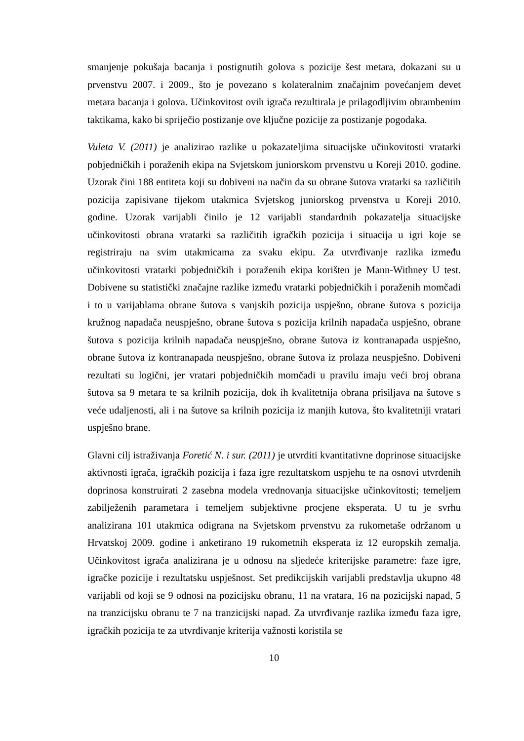smanjenje pokušaja bacanja i postignutih golova s pozicije šest metara, dokazani su u prvenstvu 2007. i 2009., što je povezano s kolateralnim značajnim povećanjem devet metara bacanja i golova. Učinkovitost ovih igrača rezultirala je prilagodljivim obrambenim taktikama, kako bi spriječio postizanje ove ključne pozicije za postizanje pogodaka.
Vuleta V. (2011) je analizirao razlike u pokazateljima situacijske učinkovitosti vratarki pobjedničkih i poraženih ekipa na Svjetskom juniorskom prvenstvu u Koreji 2010. godine. Uzorak čini 188 entiteta koji su dobiveni na način da su obrane šutova vratarki sa različitih pozicija zapisivane tijekom utakmica Svjetskog juniorskog prvenstva u Koreji 2010. godine. Uzorak varijabli činilo je 12 varijabli standardnih pokazatelja situacijske učinkovitosti obrana vratarki sa različitih igračkih pozicija i situacija u igri koje se registriraju na svim utakmicama za svaku ekipu. Za utvrđivanje razlika između učinkovitosti vratarki pobjedničkih i poraženih ekipa korišten je Mann-Withney U test. Dobivene su statistički značajne razlike između vratarki pobjedničkih i poraženih momčadi i to u varijablama obrane šutova s vanjskih pozicija uspješno, obrane šutova s pozicija kružnog napadača neuspješno, obrane šutova s pozicija krilnih napadača uspješno, obrane šutova s pozicija krilnih napadača neuspješno, obrane šutova iz kontranapada uspješno, obrane šutova iz kontranapada neuspješno, obrane šutova iz prolaza neuspješno. Dobiveni rezultati su logični, jer vratari pobjedničkih momčadi u pravilu imaju veći broj obrana šutova sa 9 metara te sa krilnih pozicija, dok ih kvalitetnija obrana prisiljava na šutove s veće udaljenosti, ali i na šutove sa krilnih pozicija iz manjih kutova, što kvalitetniji vratari uspješno brane.
Glavni cilj istraživanja Foretić N. i sur. (2011) je utvrditi kvantitativne doprinose situacijske aktivnosti igrača, igračkih pozicija i faza igre rezultatskom uspjehu te na osnovi utvrđenih doprinosa konstruirati 2 zasebna modela vrednovanja situacijske učinkovitosti; temeljem zabilježenih parametara i temeljem subjektivne procjene eksperata. U tu je svrhu analizirana 101 utakmica odigrana na Svjetskom prvenstvu za rukometaše održanom u Hrvatskoj 2009. godine i anketirano 19 rukometnih eksperata iz 12 europskih zemalja. Učinkovitost igrača analizirana je u odnosu na sljedeće kriterijske parametre: faze igre, igračke pozicije i rezultatsku uspješnost. Set predikcijskih varijabli predstavlja ukupno 48 varijabli od koji se 9 odnosi na pozicijsku obranu, 11 na vratara, 16 na pozicijski napad, 5 na tranzicijsku obranu te 7 na tranzicijski napad. Za utvrđivanje razlika između faza igre, igračkih pozicija te za utvrđivanje kriterija važnosti koristila se
10